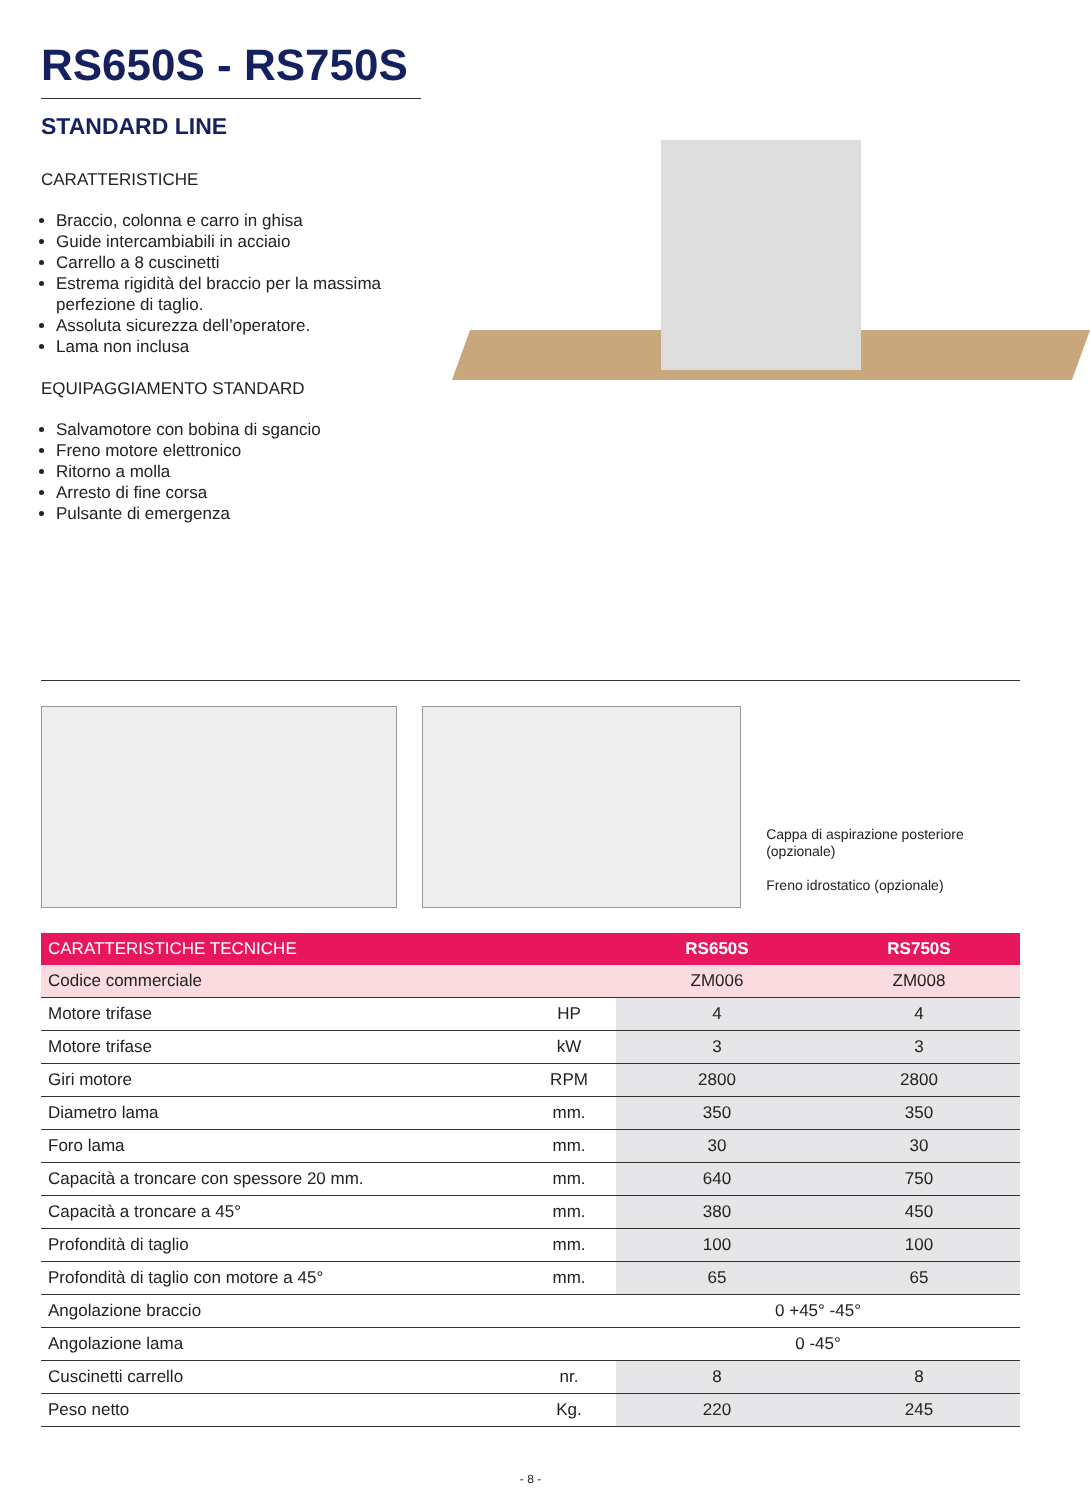RS650S - RS750S
STANDARD LINE
CARATTERISTICHE
Braccio, colonna e carro in ghisa
Guide intercambiabili in acciaio
Carrello a 8 cuscinetti
Estrema rigidità del braccio per la massima perfezione di taglio.
Assoluta sicurezza dell’operatore.
Lama non inclusa
EQUIPAGGIAMENTO STANDARD
Salvamotore con bobina di sgancio
Freno motore elettronico
Ritorno a molla
Arresto di fine corsa
Pulsante di emergenza
Cappa di aspirazione posteriore (opzionale)
Freno idrostatico (opzionale)
| CARATTERISTICHE TECNICHE | | RS650S | RS750S |
| --- | --- | --- | --- |
| Codice commerciale | | ZM006 | ZM008 |
| Motore trifase | HP | 4 | 4 |
| Motore trifase | kW | 3 | 3 |
| Giri motore | RPM | 2800 | 2800 |
| Diametro lama | mm. | 350 | 350 |
| Foro lama | mm. | 30 | 30 |
| Capacità a troncare con spessore 20 mm. | mm. | 640 | 750 |
| Capacità a troncare a 45° | mm. | 380 | 450 |
| Profondità di taglio | mm. | 100 | 100 |
| Profondità di taglio con motore a 45° | mm. | 65 | 65 |
| Angolazione braccio | | 0 +45° -45° | |
| Angolazione lama | | 0 -45° | |
| Cuscinetti carrello | nr. | 8 | 8 |
| Peso netto | Kg. | 220 | 245 |
- 8 -